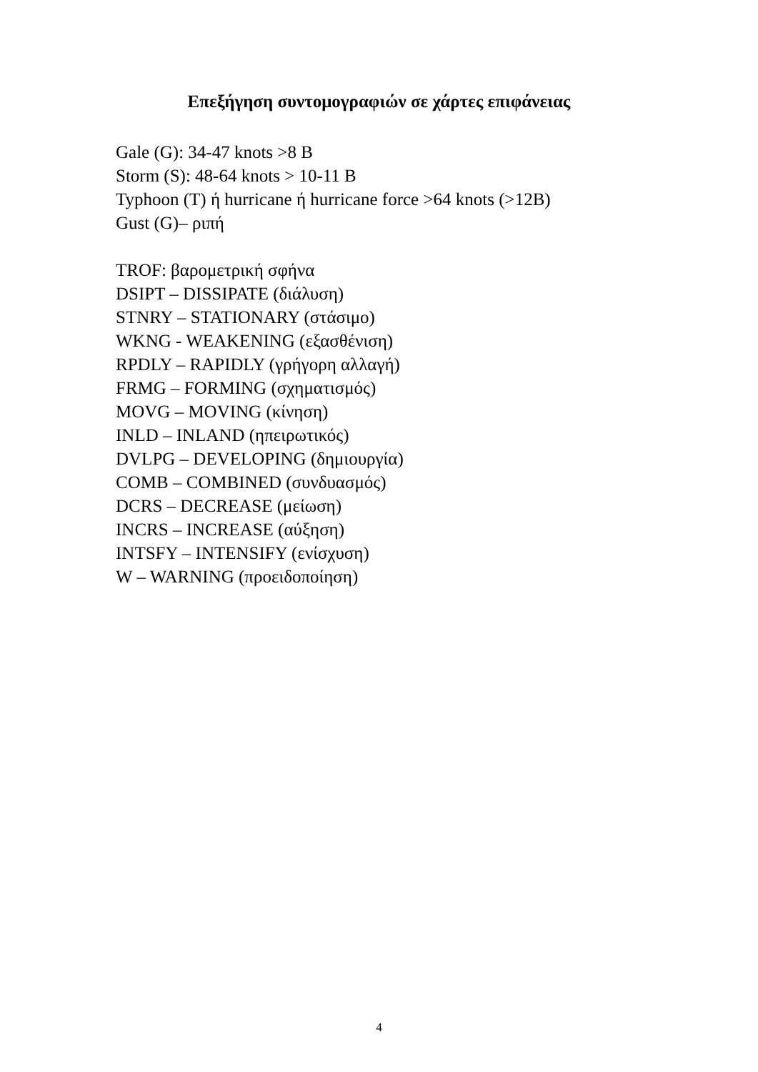Επεξήγηση συντομογραφιών σε χάρτες επιφάνειας
Gale (G): 34-47 knots >8 B
Storm (S): 48-64 knots > 10-11 B
Typhoon (T) ή hurricane ή hurricane force >64 knots (>12B)
Gust (G)– ριπή
TROF: βαρομετρική σφήνα
DSIPT – DISSIPATE (διάλυση)
STNRY – STATIONARY (στάσιμο)
WKNG - WEAKENING (εξασθένιση)
RPDLY – RAPIDLY (γρήγορη αλλαγή)
FRMG – FORMING (σχηματισμός)
MOVG – MOVING (κίνηση)
INLD – INLAND (ηπειρωτικός)
DVLPG – DEVELOPING (δημιουργία)
COMB – COMBINED (συνδυασμός)
DCRS – DECREASE (μείωση)
INCRS – INCREASE (αύξηση)
INTSFY – INTENSIFY (ενίσχυση)
W – WARNING (προειδοποίηση)
4